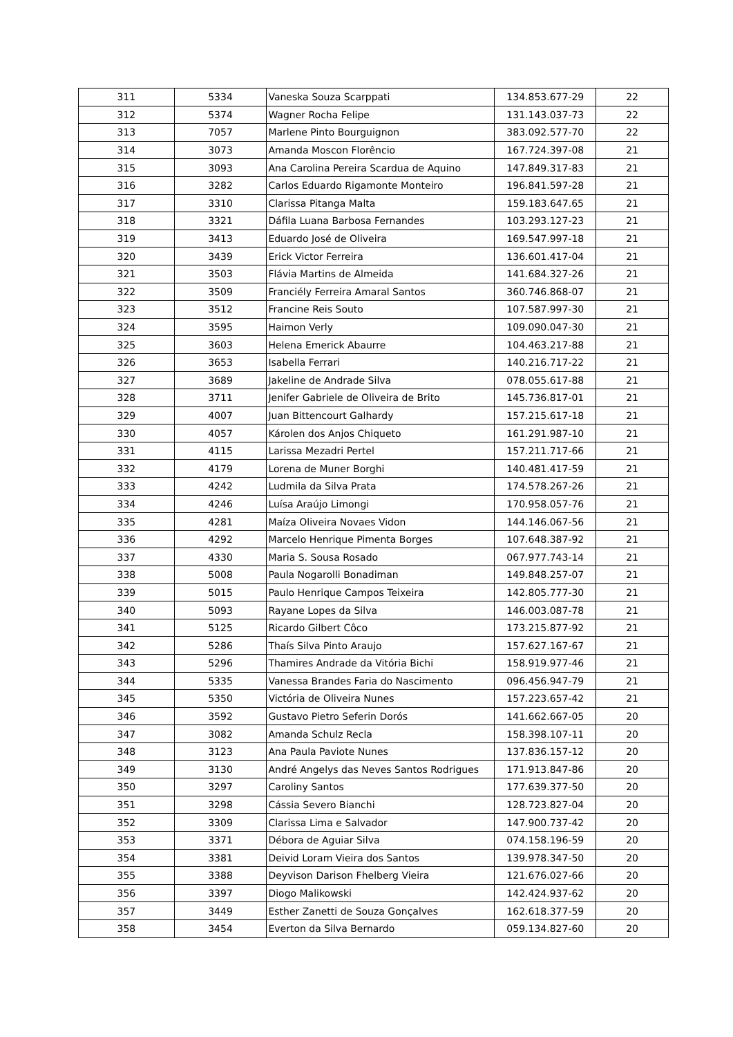| 311 | 5334 | Vaneska Souza Scarppati | 134.853.677-29 | 22 |
| 312 | 5374 | Wagner Rocha Felipe | 131.143.037-73 | 22 |
| 313 | 7057 | Marlene Pinto Bourguignon | 383.092.577-70 | 22 |
| 314 | 3073 | Amanda Moscon Florêncio | 167.724.397-08 | 21 |
| 315 | 3093 | Ana Carolina Pereira Scardua de Aquino | 147.849.317-83 | 21 |
| 316 | 3282 | Carlos Eduardo Rigamonte Monteiro | 196.841.597-28 | 21 |
| 317 | 3310 | Clarissa Pitanga Malta | 159.183.647.65 | 21 |
| 318 | 3321 | Dáfila Luana Barbosa Fernandes | 103.293.127-23 | 21 |
| 319 | 3413 | Eduardo José de Oliveira | 169.547.997-18 | 21 |
| 320 | 3439 | Erick Victor Ferreira | 136.601.417-04 | 21 |
| 321 | 3503 | Flávia Martins de Almeida | 141.684.327-26 | 21 |
| 322 | 3509 | Franciély Ferreira Amaral Santos | 360.746.868-07 | 21 |
| 323 | 3512 | Francine Reis Souto | 107.587.997-30 | 21 |
| 324 | 3595 | Haimon Verly | 109.090.047-30 | 21 |
| 325 | 3603 | Helena Emerick Abaurre | 104.463.217-88 | 21 |
| 326 | 3653 | Isabella Ferrari | 140.216.717-22 | 21 |
| 327 | 3689 | Jakeline de Andrade Silva | 078.055.617-88 | 21 |
| 328 | 3711 | Jenifer Gabriele de Oliveira de Brito | 145.736.817-01 | 21 |
| 329 | 4007 | Juan Bittencourt Galhardy | 157.215.617-18 | 21 |
| 330 | 4057 | Károlen dos Anjos Chiqueto | 161.291.987-10 | 21 |
| 331 | 4115 | Larissa Mezadri Pertel | 157.211.717-66 | 21 |
| 332 | 4179 | Lorena de Muner Borghi | 140.481.417-59 | 21 |
| 333 | 4242 | Ludmila da Silva Prata | 174.578.267-26 | 21 |
| 334 | 4246 | Luísa Araújo Limongi | 170.958.057-76 | 21 |
| 335 | 4281 | Maíza Oliveira Novaes Vidon | 144.146.067-56 | 21 |
| 336 | 4292 | Marcelo Henrique Pimenta Borges | 107.648.387-92 | 21 |
| 337 | 4330 | Maria S. Sousa Rosado | 067.977.743-14 | 21 |
| 338 | 5008 | Paula Nogarolli Bonadiman | 149.848.257-07 | 21 |
| 339 | 5015 | Paulo Henrique Campos Teixeira | 142.805.777-30 | 21 |
| 340 | 5093 | Rayane Lopes da Silva | 146.003.087-78 | 21 |
| 341 | 5125 | Ricardo Gilbert Côco | 173.215.877-92 | 21 |
| 342 | 5286 | Thaís Silva Pinto Araujo | 157.627.167-67 | 21 |
| 343 | 5296 | Thamires Andrade da Vitória Bichi | 158.919.977-46 | 21 |
| 344 | 5335 | Vanessa Brandes Faria do Nascimento | 096.456.947-79 | 21 |
| 345 | 5350 | Victória de Oliveira Nunes | 157.223.657-42 | 21 |
| 346 | 3592 | Gustavo Pietro Seferin Dorós | 141.662.667-05 | 20 |
| 347 | 3082 | Amanda Schulz Recla | 158.398.107-11 | 20 |
| 348 | 3123 | Ana Paula Paviote Nunes | 137.836.157-12 | 20 |
| 349 | 3130 | André Angelys das Neves Santos Rodrigues | 171.913.847-86 | 20 |
| 350 | 3297 | Caroliny Santos | 177.639.377-50 | 20 |
| 351 | 3298 | Cássia Severo Bianchi | 128.723.827-04 | 20 |
| 352 | 3309 | Clarissa Lima e Salvador | 147.900.737-42 | 20 |
| 353 | 3371 | Débora de Aguiar Silva | 074.158.196-59 | 20 |
| 354 | 3381 | Deivid Loram Vieira dos Santos | 139.978.347-50 | 20 |
| 355 | 3388 | Deyvison Darison Fhelberg Vieira | 121.676.027-66 | 20 |
| 356 | 3397 | Diogo Malikowski | 142.424.937-62 | 20 |
| 357 | 3449 | Esther Zanetti de Souza Gonçalves | 162.618.377-59 | 20 |
| 358 | 3454 | Everton da Silva Bernardo | 059.134.827-60 | 20 |